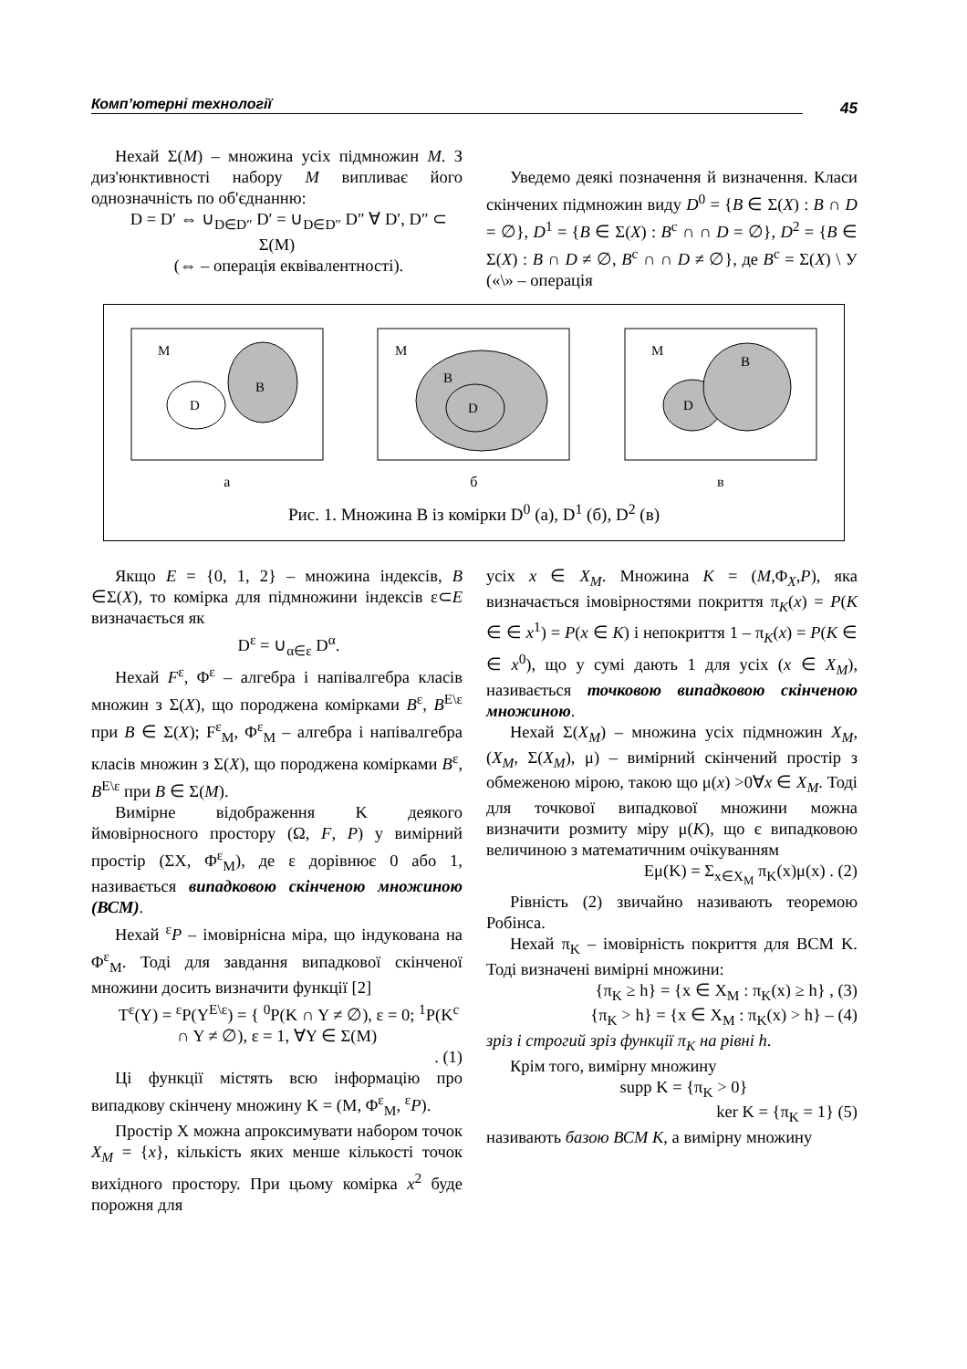Комп’ютерні технології 45
Нехай Σ(M) – множина усіх підмножин M. З диз'юнктивності набору M випливає його однозначність по об'єднанню:
D = D′ ⇔ ∪<sub>D∈D″</sub> D′ = ∪<sub>D∈D″</sub> D″ ∀ D′, D″ ⊂ Σ(M)
(⇔ – операція еквівалентності).
Уведемо деякі позначення й визначення. Класи скінчених підмножин виду D<sup>0</sup> = {B ∈ Σ(X) : B ∩ D = ∅}, D<sup>1</sup> = {B ∈ Σ(X) : B<sup>c</sup> ∩ ∩ D = ∅}, D<sup>2</sup> = {B ∈ Σ(X) : B ∩ D ≠ ∅, B<sup>c</sup> ∩ ∩ D ≠ ∅}, де B<sup>c</sup> = Σ(X) \ У («\» – операція
M
B
D
M
B
D
M
B
D
а б в
Рис. 1. Множина B із комірки D<sup>0</sup> (а), D<sup>1</sup> (б), D<sup>2</sup> (в)
Якщо E = {0, 1, 2} – множина індексів, B ∈Σ(X), то комірка для підмножини індексів ε⊂E визначається як
D<sup>ε</sup> = ∪<sub>α∈ε</sub> D<sup>α</sup>.
Нехай F<sup>ε</sup>, Φ<sup>ε</sup> – алгебра і напівалгебра класів множин з Σ(X), що породжена комірками B<sup>ε</sup>, B<sup>E\ε</sup> при B ∈ Σ(X); F<sup>ε</sup><sub>M</sub>, Φ<sup>ε</sup><sub>M</sub> – алгебра і напівалгебра класів множин з Σ(X), що породжена комірками B<sup>ε</sup>, B<sup>E\ε</sup> при B ∈ Σ(M).
Вимірне відображення K деякого ймовірносного простору (Ω, F, P) у вимірний простір (ΣX, Φ<sup>ε</sup><sub>M</sub>), де ε дорівнює 0 або 1, називається випадковою скінченою множиною (ВСМ).
Нехай <sup>ε</sup>P – імовірнісна міра, що індукована на Φ<sup>ε</sup><sub>M</sub>. Тоді для завдання випадкової скінченої множини досить визначити функції [2]
T<sup>ε</sup>(Y) = <sup>ε</sup>P(Y<sup>E\ε</sup>) = { <sup>0</sup>P(K ∩ Y ≠ ∅), ε = 0; <sup>1</sup>P(K<sup>c</sup> ∩ Y ≠ ∅), ε = 1, ∀Y ∈ Σ(M)
. (1)
Ці функції містять всю інформацію про випадкову скінчену множину K = (M, Φ<sup>ε</sup><sub>M</sub>, <sup>ε</sup>P).
Простір X можна апроксимувати набором точок X<sub>M</sub> = {x}, кількість яких менше кількості точок вихідного простору. При цьому комірка x<sup>2</sup> буде порожня для
усіх x ∈ X<sub>M</sub>. Множина K = (M,Φ<sub>X</sub>,P), яка визначається імовірностями покриття π<sub>K</sub>(x) = P(K ∈ ∈ x<sup>1</sup>) = P(x ∈ K) і непокриття 1 – π<sub>K</sub>(x) = P(K ∈ ∈ x<sup>0</sup>), що у сумі дають 1 для усіх (x ∈ X<sub>M</sub>), називається точковою випадковою скінченою множиною.
Нехай Σ(X<sub>M</sub>) – множина усіх підмножин X<sub>M</sub>, (X<sub>M</sub>, Σ(X<sub>M</sub>), μ) – вимірний скінчений простір з обмеженою мірою, такою що μ(x) >0∀x ∈ X<sub>M</sub>. Тоді для точкової випадкової множини можна визначити розмиту міру μ(K), що є випадковою величиною з математичним очікуванням
Eμ(K) = Σ<sub>x∈X<sub>M</sub></sub> π<sub>K</sub>(x)μ(x) . (2)
Рівність (2) звичайно називають теоремою Робінса.
Нехай π<sub>K</sub> – імовірність покриття для ВСМ K. Тоді визначені вимірні множини:
{π<sub>K</sub> ≥ h} = {x ∈ X<sub>M</sub> : π<sub>K</sub>(x) ≥ h} , (3)
{π<sub>K</sub> > h} = {x ∈ X<sub>M</sub> : π<sub>K</sub>(x) > h} – (4)
зріз і строгий зріз функції π<sub>K</sub> на рівні h.
Крім того, вимірну множину
supp K = {π<sub>K</sub> > 0}
ker K = {π<sub>K</sub> = 1} (5)
називають базою ВСМ K, а вимірну множину